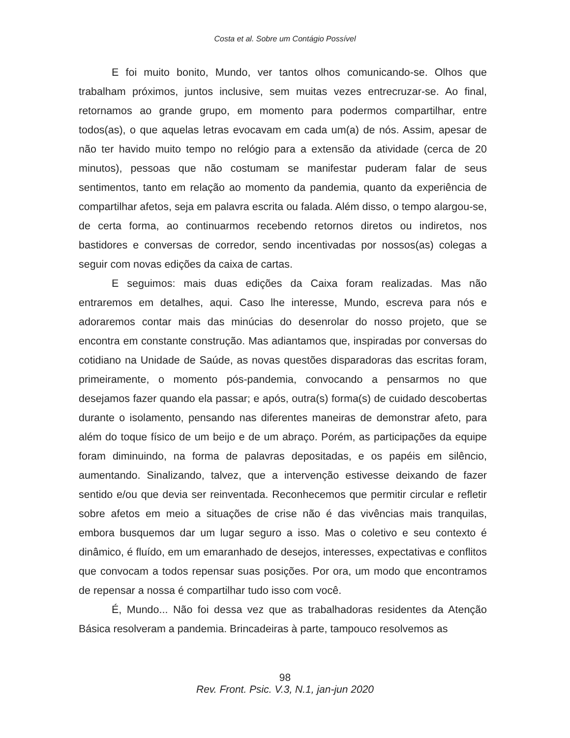Costa et al. Sobre um Contágio Possível
E foi muito bonito, Mundo, ver tantos olhos comunicando-se. Olhos que trabalham próximos, juntos inclusive, sem muitas vezes entrecruzar-se. Ao final, retornamos ao grande grupo, em momento para podermos compartilhar, entre todos(as), o que aquelas letras evocavam em cada um(a) de nós. Assim, apesar de não ter havido muito tempo no relógio para a extensão da atividade (cerca de 20 minutos), pessoas que não costumam se manifestar puderam falar de seus sentimentos, tanto em relação ao momento da pandemia, quanto da experiência de compartilhar afetos, seja em palavra escrita ou falada. Além disso, o tempo alargou-se, de certa forma, ao continuarmos recebendo retornos diretos ou indiretos, nos bastidores e conversas de corredor, sendo incentivadas por nossos(as) colegas a seguir com novas edições da caixa de cartas.
E seguimos: mais duas edições da Caixa foram realizadas. Mas não entraremos em detalhes, aqui. Caso lhe interesse, Mundo, escreva para nós e adoraremos contar mais das minúcias do desenrolar do nosso projeto, que se encontra em constante construção. Mas adiantamos que, inspiradas por conversas do cotidiano na Unidade de Saúde, as novas questões disparadoras das escritas foram, primeiramente, o momento pós-pandemia, convocando a pensarmos no que desejamos fazer quando ela passar; e após, outra(s) forma(s) de cuidado descobertas durante o isolamento, pensando nas diferentes maneiras de demonstrar afeto, para além do toque físico de um beijo e de um abraço. Porém, as participações da equipe foram diminuindo, na forma de palavras depositadas, e os papéis em silêncio, aumentando. Sinalizando, talvez, que a intervenção estivesse deixando de fazer sentido e/ou que devia ser reinventada. Reconhecemos que permitir circular e refletir sobre afetos em meio a situações de crise não é das vivências mais tranquilas, embora busquemos dar um lugar seguro a isso. Mas o coletivo e seu contexto é dinâmico, é fluído, em um emaranhado de desejos, interesses, expectativas e conflitos que convocam a todos repensar suas posições. Por ora, um modo que encontramos de repensar a nossa é compartilhar tudo isso com você.
É, Mundo... Não foi dessa vez que as trabalhadoras residentes da Atenção Básica resolveram a pandemia. Brincadeiras à parte, tampouco resolvemos as
98
Rev. Front. Psic. V.3, N.1, jan-jun 2020